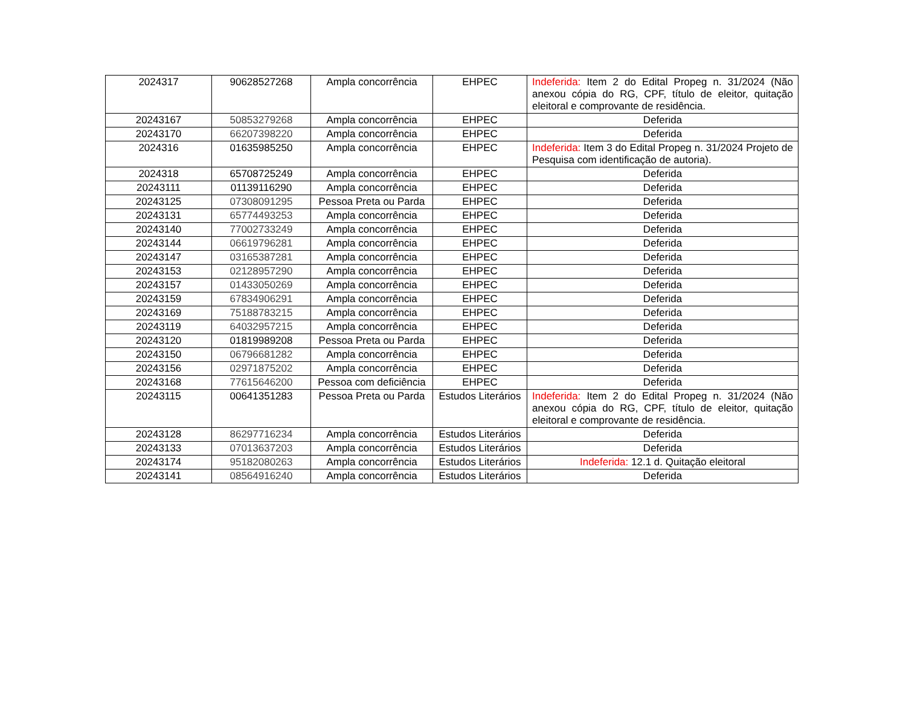| 2024317 | 90628527268 | Ampla concorrência | EHPEC | Indeferida: Item 2 do Edital Propeg n. 31/2024 (Não anexou cópia do RG, CPF, título de eleitor, quitação eleitoral e comprovante de residência. |
| 20243167 | 50853279268 | Ampla concorrência | EHPEC | Deferida |
| 20243170 | 66207398220 | Ampla concorrência | EHPEC | Deferida |
| 2024316 | 01635985250 | Ampla concorrência | EHPEC | Indeferida: Item 3 do Edital Propeg n. 31/2024 Projeto de Pesquisa com identificação de autoria). |
| 2024318 | 65708725249 | Ampla concorrência | EHPEC | Deferida |
| 20243111 | 01139116290 | Ampla concorrência | EHPEC | Deferida |
| 20243125 | 07308091295 | Pessoa Preta ou Parda | EHPEC | Deferida |
| 20243131 | 65774493253 | Ampla concorrência | EHPEC | Deferida |
| 20243140 | 77002733249 | Ampla concorrência | EHPEC | Deferida |
| 20243144 | 06619796281 | Ampla concorrência | EHPEC | Deferida |
| 20243147 | 03165387281 | Ampla concorrência | EHPEC | Deferida |
| 20243153 | 02128957290 | Ampla concorrência | EHPEC | Deferida |
| 20243157 | 01433050269 | Ampla concorrência | EHPEC | Deferida |
| 20243159 | 67834906291 | Ampla concorrência | EHPEC | Deferida |
| 20243169 | 75188783215 | Ampla concorrência | EHPEC | Deferida |
| 20243119 | 64032957215 | Ampla concorrência | EHPEC | Deferida |
| 20243120 | 01819989208 | Pessoa Preta ou Parda | EHPEC | Deferida |
| 20243150 | 06796681282 | Ampla concorrência | EHPEC | Deferida |
| 20243156 | 02971875202 | Ampla concorrência | EHPEC | Deferida |
| 20243168 | 77615646200 | Pessoa com deficiência | EHPEC | Deferida |
| 20243115 | 00641351283 | Pessoa Preta ou Parda | Estudos Literários | Indeferida: Item 2 do Edital Propeg n. 31/2024 (Não anexou cópia do RG, CPF, título de eleitor, quitação eleitoral e comprovante de residência. |
| 20243128 | 86297716234 | Ampla concorrência | Estudos Literários | Deferida |
| 20243133 | 07013637203 | Ampla concorrência | Estudos Literários | Deferida |
| 20243174 | 95182080263 | Ampla concorrência | Estudos Literários | Indeferida: 12.1 d. Quitação eleitoral |
| 20243141 | 08564916240 | Ampla concorrência | Estudos Literários | Deferida |